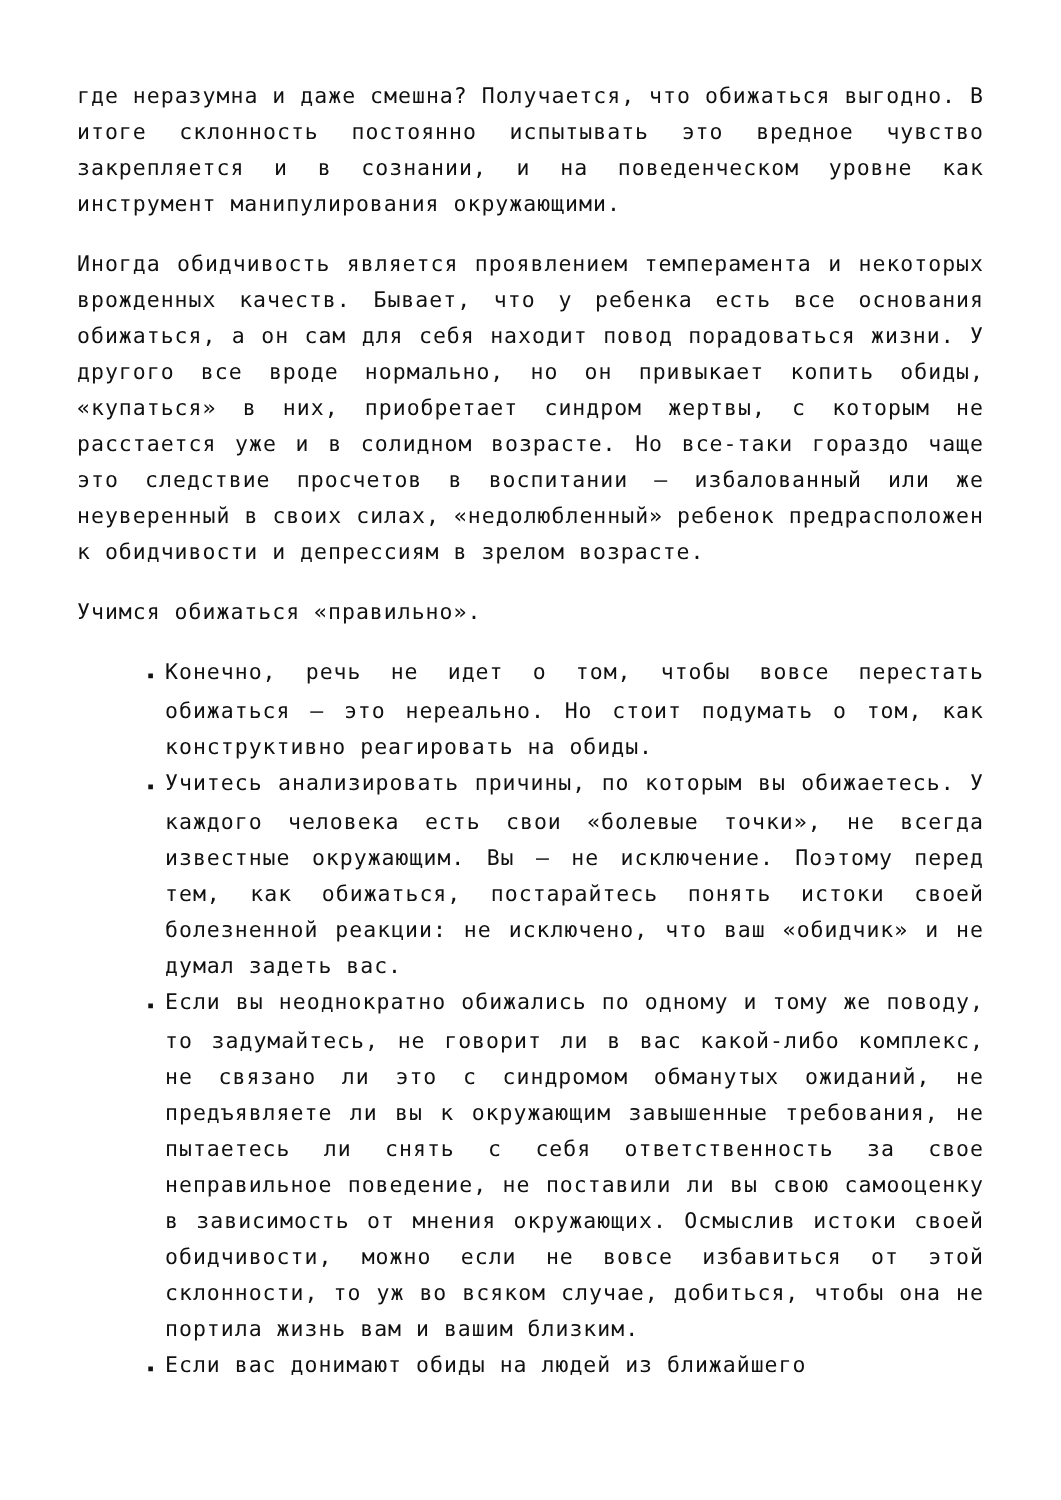где неразумна и даже смешна? Получается, что обижаться выгодно. В итоге склонность постоянно испытывать это вредное чувство закрепляется и в сознании, и на поведенческом уровне как инструмент манипулирования окружающими.
Иногда обидчивость является проявлением темперамента и некоторых врожденных качеств. Бывает, что у ребенка есть все основания обижаться, а он сам для себя находит повод порадоваться жизни. У другого все вроде нормально, но он привыкает копить обиды, «купаться» в них, приобретает синдром жертвы, с которым не расстается уже и в солидном возрасте. Но все-таки гораздо чаще это следствие просчетов в воспитании – избалованный или же неуверенный в своих силах, «недолюбленный» ребенок предрасположен к обидчивости и депрессиям в зрелом возрасте.
Учимся обижаться «правильно».
▪ Конечно, речь не идет о том, чтобы вовсе перестать обижаться – это нереально. Но стоит подумать о том, как конструктивно реагировать на обиды.
▪ Учитесь анализировать причины, по которым вы обижаетесь. У каждого человека есть свои «болевые точки», не всегда известные окружающим. Вы – не исключение. Поэтому перед тем, как обижаться, постарайтесь понять истоки своей болезненной реакции: не исключено, что ваш «обидчик» и не думал задеть вас.
▪ Если вы неоднократно обижались по одному и тому же поводу, то задумайтесь, не говорит ли в вас какой-либо комплекс, не связано ли это с синдромом обманутых ожиданий, не предъявляете ли вы к окружающим завышенные требования, не пытаетесь ли снять с себя ответственность за свое неправильное поведение, не поставили ли вы свою самооценку в зависимость от мнения окружающих. Осмыслив истоки своей обидчивости, можно если не вовсе избавиться от этой склонности, то уж во всяком случае, добиться, чтобы она не портила жизнь вам и вашим близким.
▪ Если вас донимают обиды на людей из ближайшего